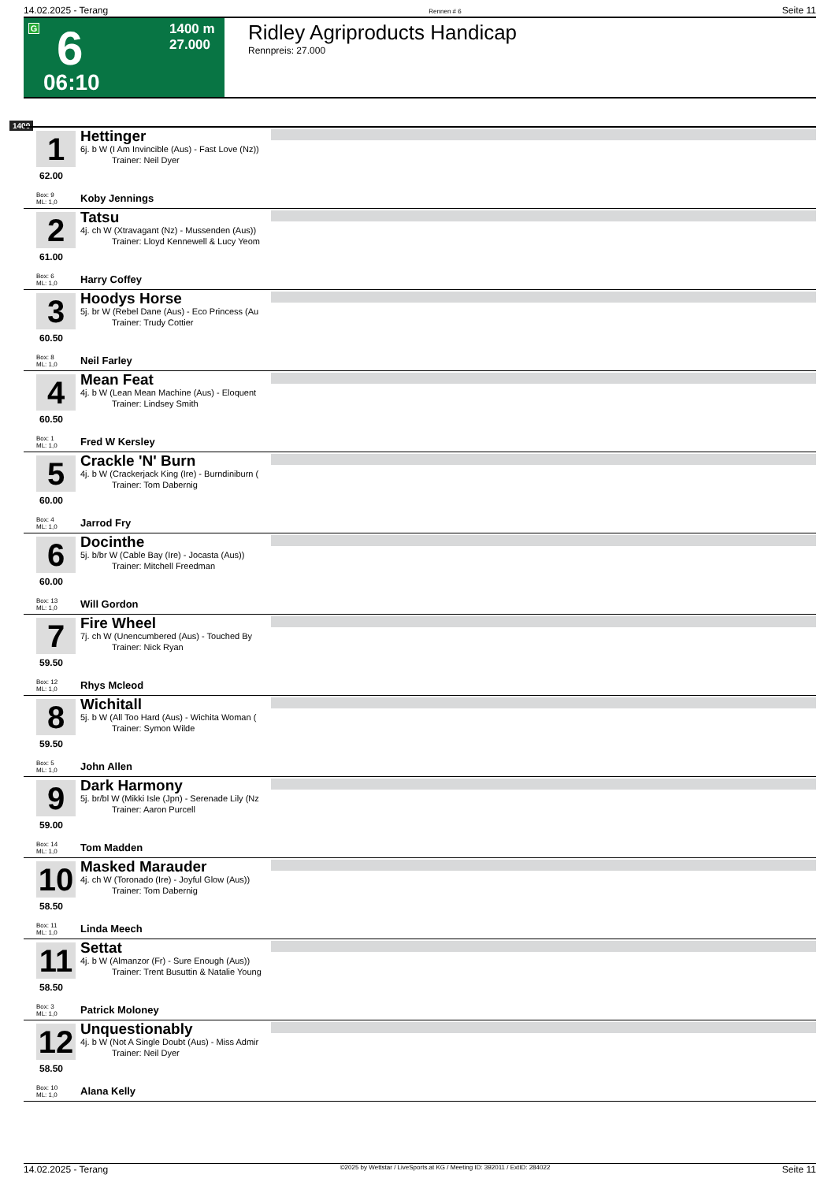14.02.2025 - Terang Rennen # 6 Seite 11
G 6
1400 m
27.000
06:10
Ridley Agriproducts Handicap
Rennpreis: 27.000
1400
1
Hettinger
6j. b W (I Am Invincible (Aus) - Fast Love (Nz))
Trainer: Neil Dyer
62.00
Box: 9
ML: 1,0
Koby Jennings
2
Tatsu
4j. ch W (Xtravagant (Nz) - Mussenden (Aus))
Trainer: Lloyd Kennewell & Lucy Yeom
61.00
Box: 6
ML: 1,0
Harry Coffey
3
Hoodys Horse
5j. br W (Rebel Dane (Aus) - Eco Princess (Au
Trainer: Trudy Cottier
60.50
Box: 8
ML: 1,0
Neil Farley
4
Mean Feat
4j. b W (Lean Mean Machine (Aus) - Eloquent
Trainer: Lindsey Smith
60.50
Box: 1
ML: 1,0
Fred W Kersley
5
Crackle 'N' Burn
4j. b W (Crackerjack King (Ire) - Burndiniburn (
Trainer: Tom Dabernig
60.00
Box: 4
ML: 1,0
Jarrod Fry
6
Docinthe
5j. b/br W (Cable Bay (Ire) - Jocasta (Aus))
Trainer: Mitchell Freedman
60.00
Box: 13
ML: 1,0
Will Gordon
7
Fire Wheel
7j. ch W (Unencumbered (Aus) - Touched By
Trainer: Nick Ryan
59.50
Box: 12
ML: 1,0
Rhys Mcleod
8
Wichitall
5j. b W (All Too Hard (Aus) - Wichita Woman (
Trainer: Symon Wilde
59.50
Box: 5
ML: 1,0
John Allen
9
Dark Harmony
5j. br/bl W (Mikki Isle (Jpn) - Serenade Lily (Nz
Trainer: Aaron Purcell
59.00
Box: 14
ML: 1,0
Tom Madden
10
Masked Marauder
4j. ch W (Toronado (Ire) - Joyful Glow (Aus))
Trainer: Tom Dabernig
58.50
Box: 11
ML: 1,0
Linda Meech
11
Settat
4j. b W (Almanzor (Fr) - Sure Enough (Aus))
Trainer: Trent Busuttin & Natalie Young
58.50
Box: 3
ML: 1,0
Patrick Moloney
12
Unquestionably
4j. b W (Not A Single Doubt (Aus) - Miss Admir
Trainer: Neil Dyer
58.50
Box: 10
ML: 1,0
Alana Kelly
14.02.2025 - Terang ©2025 by Wettstar / LiveSports.at KG / Meeting ID: 392011 / ExtID: 284022 Seite 11